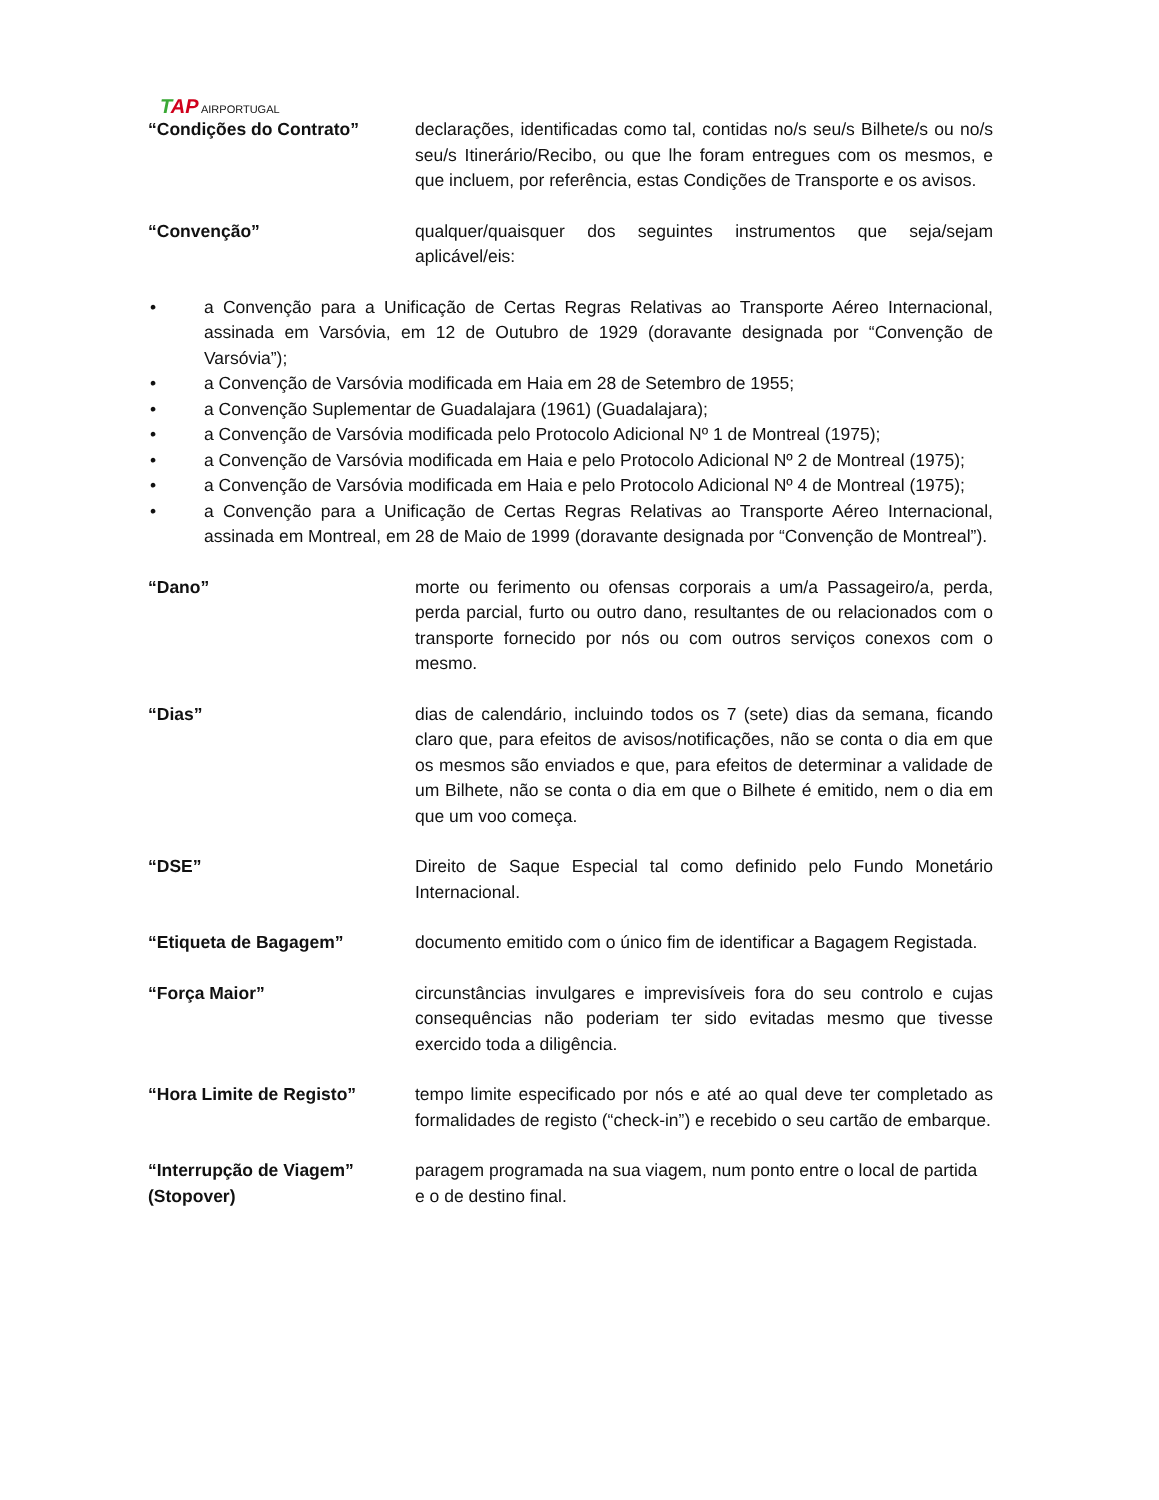TAP AIRPORTUGAL
“Condições do Contrato” declarações, identificadas como tal, contidas no/s seu/s Bilhete/s ou no/s seu/s Itinerário/Recibo, ou que lhe foram entregues com os mesmos, e que incluem, por referência, estas Condições de Transporte e os avisos.
“Convenção” qualquer/quaisquer dos seguintes instrumentos que seja/sejam aplicável/eis:
• a Convenção para a Unificação de Certas Regras Relativas ao Transporte Aéreo Internacional, assinada em Varsóvia, em 12 de Outubro de 1929 (doravante designada por “Convenção de Varsóvia”);
• a Convenção de Varsóvia modificada em Haia em 28 de Setembro de 1955;
• a Convenção Suplementar de Guadalajara (1961) (Guadalajara);
• a Convenção de Varsóvia modificada pelo Protocolo Adicional Nº 1 de Montreal (1975);
• a Convenção de Varsóvia modificada em Haia e pelo Protocolo Adicional Nº 2 de Montreal (1975);
• a Convenção de Varsóvia modificada em Haia e pelo Protocolo Adicional Nº 4 de Montreal (1975);
• a Convenção para a Unificação de Certas Regras Relativas ao Transporte Aéreo Internacional, assinada em Montreal, em 28 de Maio de 1999 (doravante designada por “Convenção de Montreal”).
“Dano” morte ou ferimento ou ofensas corporais a um/a Passageiro/a, perda, perda parcial, furto ou outro dano, resultantes de ou relacionados com o transporte fornecido por nós ou com outros serviços conexos com o mesmo.
“Dias” dias de calendário, incluindo todos os 7 (sete) dias da semana, ficando claro que, para efeitos de avisos/notificações, não se conta o dia em que os mesmos são enviados e que, para efeitos de determinar a validade de um Bilhete, não se conta o dia em que o Bilhete é emitido, nem o dia em que um voo começa.
“DSE” Direito de Saque Especial tal como definido pelo Fundo Monetário Internacional.
“Etiqueta de Bagagem” documento emitido com o único fim de identificar a Bagagem Registada.
“Força Maior” circunstâncias invulgares e imprevisíveis fora do seu controlo e cujas consequências não poderiam ter sido evitadas mesmo que tivesse exercido toda a diligência.
“Hora Limite de Registo” tempo limite especificado por nós e até ao qual deve ter completado as formalidades de registo (“check-in”) e recebido o seu cartão de embarque.
“Interrupção de Viagem” paragem programada na sua viagem, num ponto entre o local de partida
(Stopover) e o de destino final.